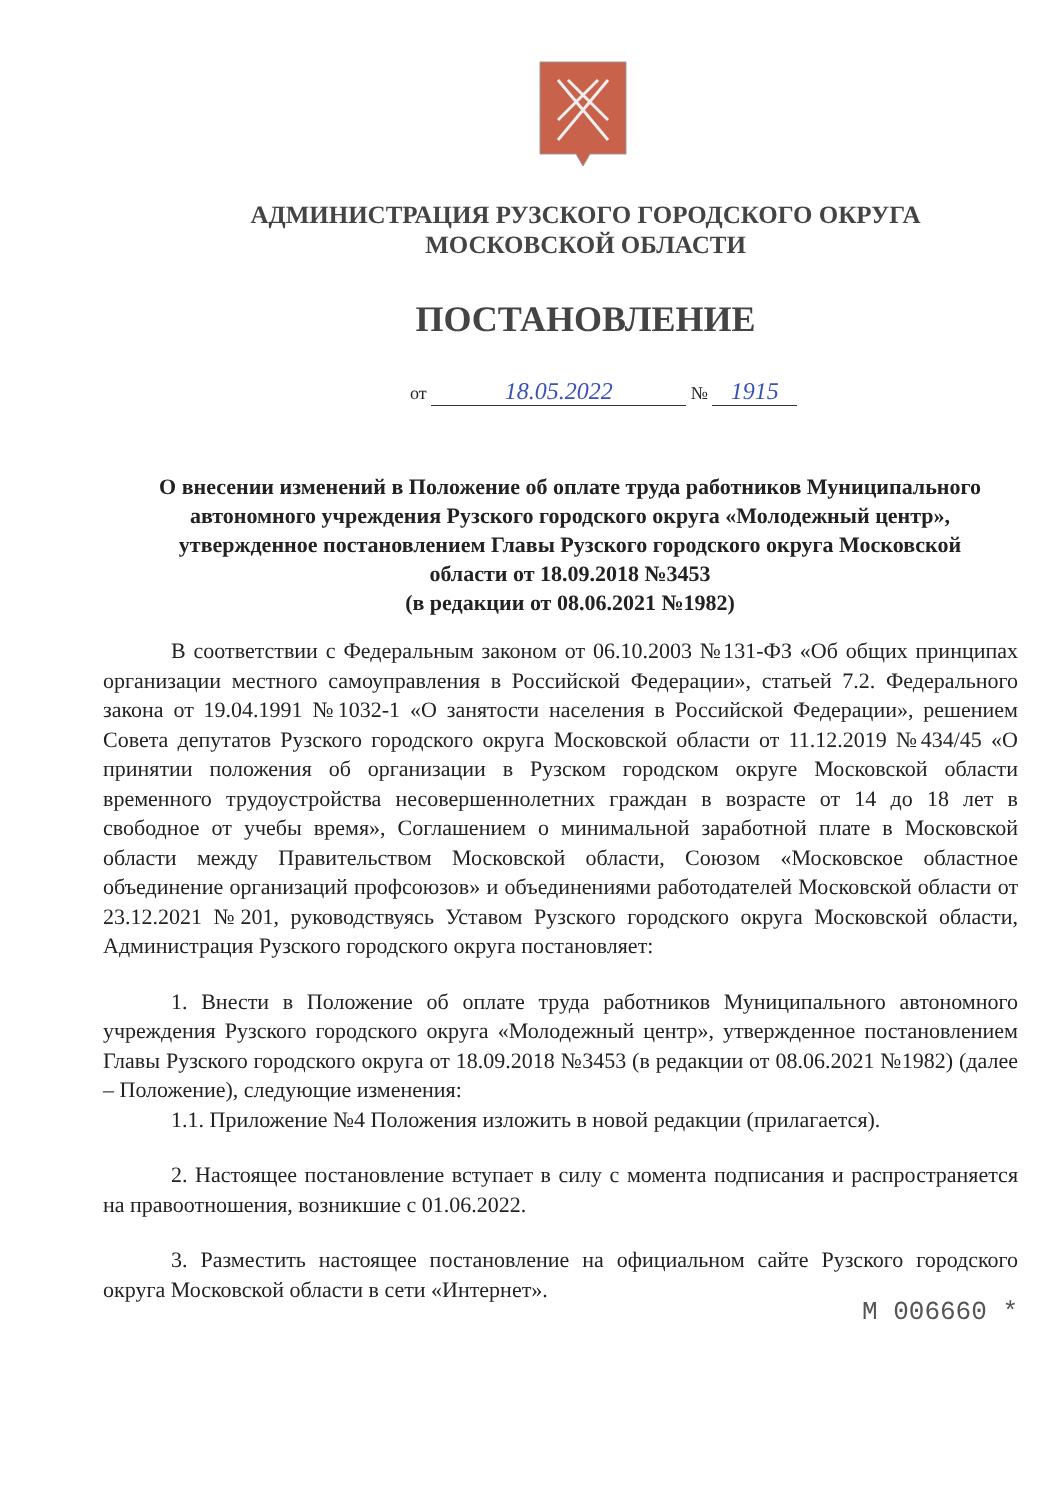АДМИНИСТРАЦИЯ РУЗСКОГО ГОРОДСКОГО ОКРУГА
МОСКОВСКОЙ ОБЛАСТИ
ПОСТАНОВЛЕНИЕ
от 18.05.2022 № 1915
О внесении изменений в Положение об оплате труда работников Муниципального автономного учреждения Рузского городского округа «Молодежный центр», утвержденное постановлением Главы Рузского городского округа Московской области от 18.09.2018 №3453
(в редакции от 08.06.2021 №1982)
В соответствии с Федеральным законом от 06.10.2003 №131-ФЗ «Об общих принципах организации местного самоуправления в Российской Федерации», статьей 7.2. Федерального закона от 19.04.1991 №1032-1 «О занятости населения в Российской Федерации», решением Совета депутатов Рузского городского округа Московской области от 11.12.2019 №434/45 «О принятии положения об организации в Рузском городском округе Московской области временного трудоустройства несовершеннолетних граждан в возрасте от 14 до 18 лет в свободное от учебы время», Соглашением о минимальной заработной плате в Московской области между Правительством Московской области, Союзом «Московское областное объединение организаций профсоюзов» и объединениями работодателей Московской области от 23.12.2021 №201, руководствуясь Уставом Рузского городского округа Московской области, Администрация Рузского городского округа постановляет:
1. Внести в Положение об оплате труда работников Муниципального автономного учреждения Рузского городского округа «Молодежный центр», утвержденное постановлением Главы Рузского городского округа от 18.09.2018 №3453 (в редакции от 08.06.2021 №1982) (далее – Положение), следующие изменения:
1.1. Приложение №4 Положения изложить в новой редакции (прилагается).
2. Настоящее постановление вступает в силу с момента подписания и распространяется на правоотношения, возникшие с 01.06.2022.
3. Разместить настоящее постановление на официальном сайте Рузского городского округа Московской области в сети «Интернет».
М 006660 *